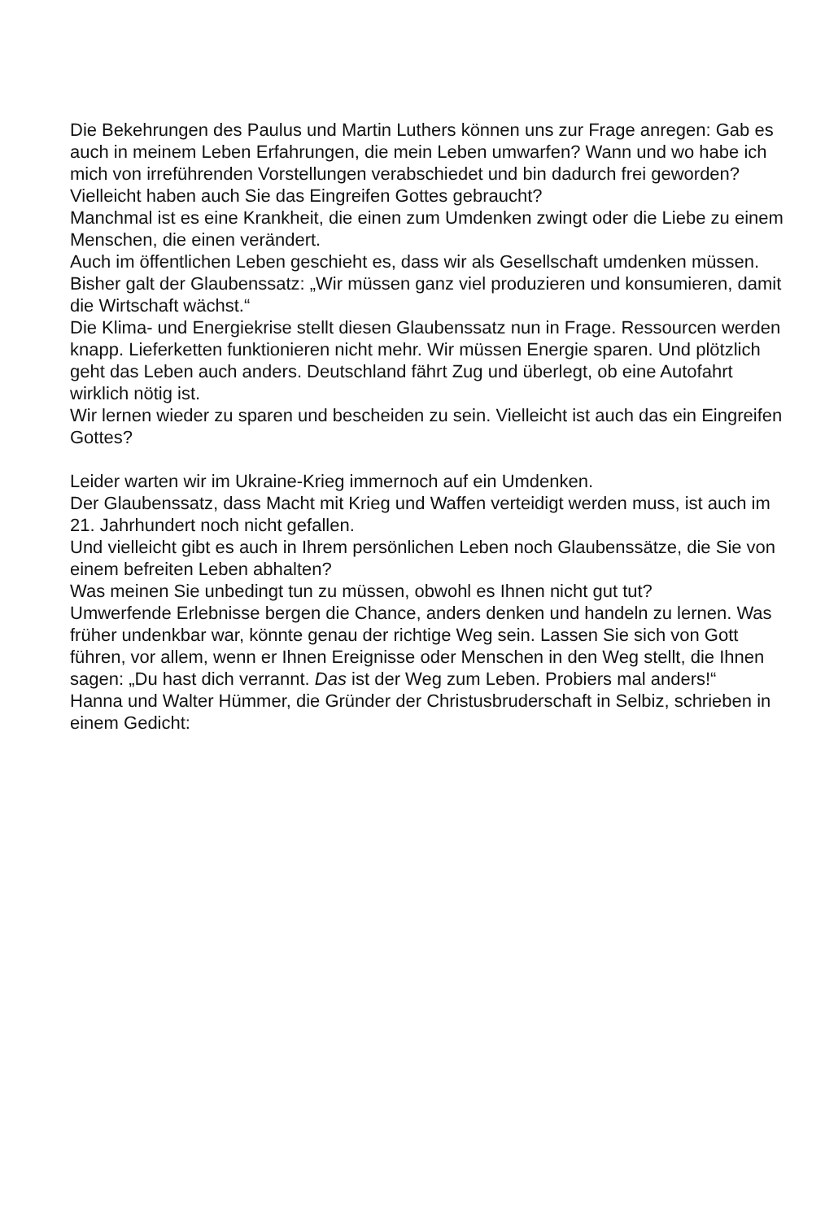Die Bekehrungen des Paulus und Martin Luthers können uns zur Frage anregen: Gab es auch in meinem Leben Erfahrungen, die mein Leben umwarfen? Wann und wo habe ich mich von irreführenden Vorstellungen verabschiedet und bin dadurch frei geworden?
Vielleicht haben auch Sie das Eingreifen Gottes gebraucht?
Manchmal ist es eine Krankheit, die einen zum Umdenken zwingt oder die Liebe zu einem Menschen, die einen verändert.
Auch im öffentlichen Leben geschieht es, dass wir als Gesellschaft umdenken müssen. Bisher galt der Glaubenssatz: „Wir müssen ganz viel produzieren und konsumieren, damit die Wirtschaft wächst.“
Die Klima- und Energiekrise stellt diesen Glaubenssatz nun in Frage. Ressourcen werden knapp. Lieferketten funktionieren nicht mehr. Wir müssen Energie sparen. Und plötzlich geht das Leben auch anders. Deutschland fährt Zug und überlegt, ob eine Autofahrt wirklich nötig ist.
Wir lernen wieder zu sparen und bescheiden zu sein. Vielleicht ist auch das ein Eingreifen Gottes?
Leider warten wir im Ukraine-Krieg immernoch auf ein Umdenken.
Der Glaubenssatz, dass Macht mit Krieg und Waffen verteidigt werden muss, ist auch im 21. Jahrhundert noch nicht gefallen.
Und vielleicht gibt es auch in Ihrem persönlichen Leben noch Glaubenssätze, die Sie von einem befreiten Leben abhalten?
Was meinen Sie unbedingt tun zu müssen, obwohl es Ihnen nicht gut tut?
Umwerfende Erlebnisse bergen die Chance, anders denken und handeln zu lernen. Was früher undenkbar war, könnte genau der richtige Weg sein. Lassen Sie sich von Gott führen, vor allem, wenn er Ihnen Ereignisse oder Menschen in den Weg stellt, die Ihnen sagen: „Du hast dich verrannt. Das ist der Weg zum Leben. Probiers mal anders!“
Hanna und Walter Hümmer, die Gründer der Christusbruderschaft in Selbiz, schrieben in einem Gedicht: